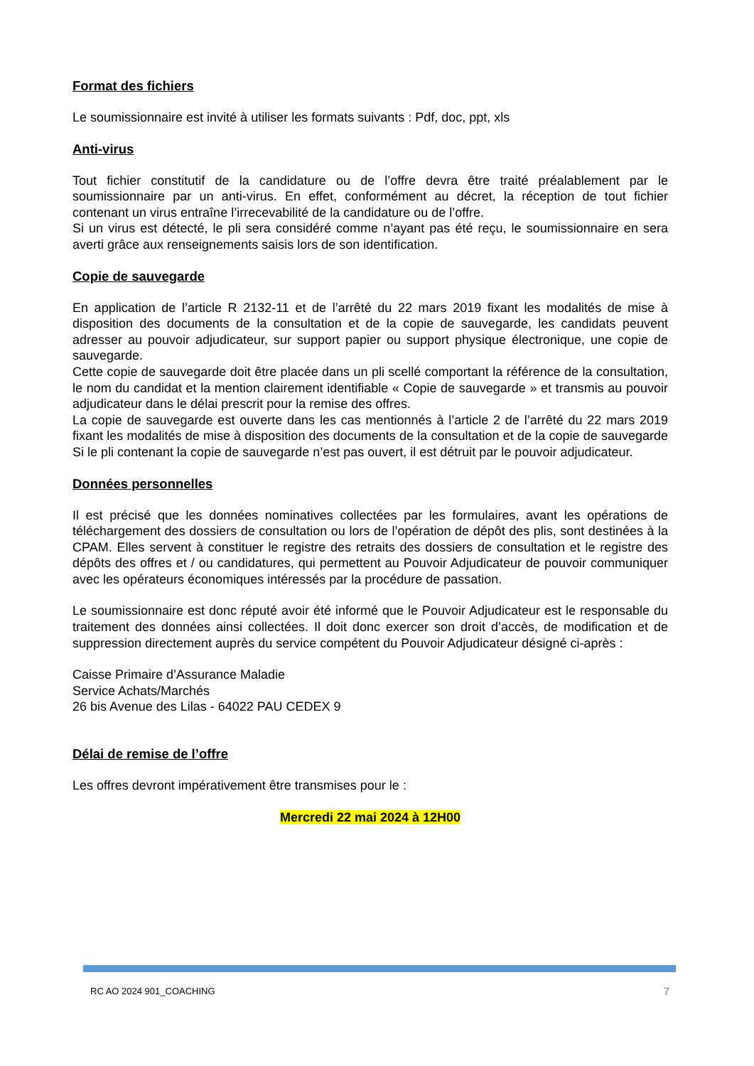Format des fichiers
Le soumissionnaire est invité à utiliser les formats suivants : Pdf, doc, ppt, xls
Anti-virus
Tout fichier constitutif de la candidature ou de l’offre devra être traité préalablement par le soumissionnaire par un anti-virus. En effet, conformément au décret, la réception de tout fichier contenant un virus entraîne l’irrecevabilité de la candidature ou de l’offre.
Si un virus est détecté, le pli sera considéré comme n’ayant pas été reçu, le soumissionnaire en sera averti grâce aux renseignements saisis lors de son identification.
Copie de sauvegarde
En application de l’article R 2132-11 et de l’arrêté du 22 mars 2019 fixant les modalités de mise à disposition des documents de la consultation et de la copie de sauvegarde, les candidats peuvent adresser au pouvoir adjudicateur, sur support papier ou support physique électronique, une copie de sauvegarde.
Cette copie de sauvegarde doit être placée dans un pli scellé comportant la référence de la consultation, le nom du candidat et la mention clairement identifiable « Copie de sauvegarde » et transmis au pouvoir adjudicateur dans le délai prescrit pour la remise des offres.
La copie de sauvegarde est ouverte dans les cas mentionnés à l’article 2 de l’arrêté du 22 mars 2019 fixant les modalités de mise à disposition des documents de la consultation et de la copie de sauvegarde Si le pli contenant la copie de sauvegarde n’est pas ouvert, il est détruit par le pouvoir adjudicateur.
Données personnelles
Il est précisé que les données nominatives collectées par les formulaires, avant les opérations de téléchargement des dossiers de consultation ou lors de l’opération de dépôt des plis, sont destinées à la CPAM. Elles servent à constituer le registre des retraits des dossiers de consultation et le registre des dépôts des offres et / ou candidatures, qui permettent au Pouvoir Adjudicateur de pouvoir communiquer avec les opérateurs économiques intéressés par la procédure de passation.
Le soumissionnaire est donc réputé avoir été informé que le Pouvoir Adjudicateur est le responsable du traitement des données ainsi collectées. Il doit donc exercer son droit d’accès, de modification et de suppression directement auprès du service compétent du Pouvoir Adjudicateur désigné ci-après :
Caisse Primaire d’Assurance Maladie
Service Achats/Marchés
26 bis Avenue des Lilas - 64022 PAU CEDEX 9
Délai de remise de l’offre
Les offres devront impérativement être transmises pour le :
Mercredi 22 mai 2024 à 12H00
RC AO 2024 901_COACHING 7